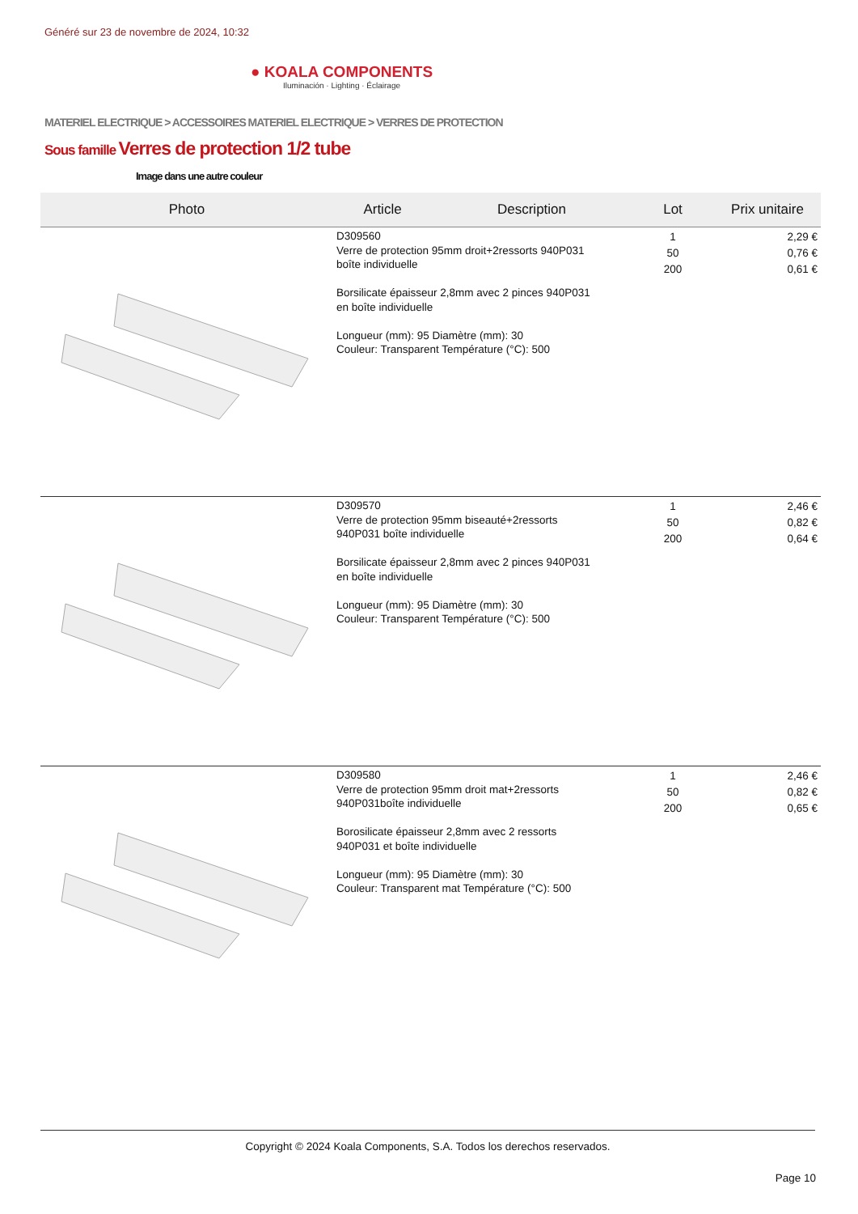Généré sur 23 de novembre de 2024, 10:32
● KOALA COMPONENTS
Iluminación · Lighting · Éclairage
MATERIEL ELECTRIQUE > ACCESSOIRES MATERIEL ELECTRIQUE > VERRES DE PROTECTION
Sous famille Verres de protection 1/2 tube
Image dans une autre couleur
| Photo | Article | Description | Lot | Prix unitaire |
| --- | --- | --- | --- | --- |
| | D309560 Verre de protection 95mm droit+2ressorts 940P031 boîte individuelle Borsilicate épaisseur 2,8mm avec 2 pinces 940P031 en boîte individuelle Longueur (mm): 95 Diamètre (mm): 30 Couleur: Transparent Température (°C): 500 | | 1 50 200 | 2,29 € 0,76 € 0,61 € |
| | D309570 Verre de protection 95mm biseauté+2ressorts 940P031 boîte individuelle Borsilicate épaisseur 2,8mm avec 2 pinces 940P031 en boîte individuelle Longueur (mm): 95 Diamètre (mm): 30 Couleur: Transparent Température (°C): 500 | | 1 50 200 | 2,46 € 0,82 € 0,64 € |
| | D309580 Verre de protection 95mm droit mat+2ressorts 940P031boîte individuelle Borosilicate épaisseur 2,8mm avec 2 ressorts 940P031 et boîte individuelle Longueur (mm): 95 Diamètre (mm): 30 Couleur: Transparent mat Température (°C): 500 | | 1 50 200 | 2,46 € 0,82 € 0,65 € |
Copyright © 2024 Koala Components, S.A. Todos los derechos reservados.
Page 10